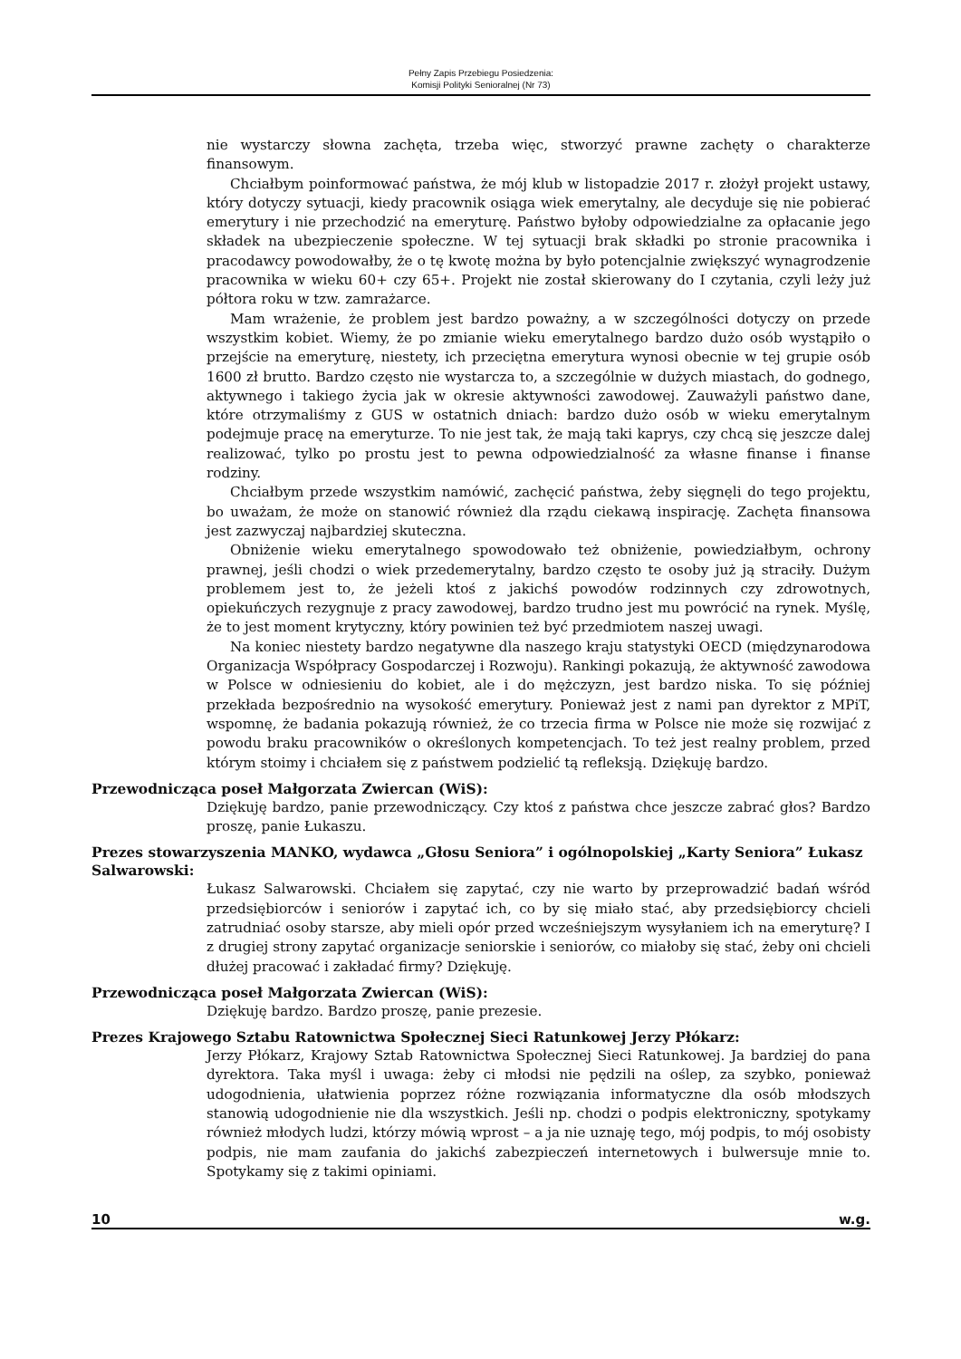Pełny Zapis Przebiegu Posiedzenia:
Komisji Polityki Senioralnej (Nr 73)
nie wystarczy słowna zachęta, trzeba więc, stworzyć prawne zachęty o charakterze finansowym.
Chciałbym poinformować państwa, że mój klub w listopadzie 2017 r. złożył projekt ustawy, który dotyczy sytuacji, kiedy pracownik osiąga wiek emerytalny, ale decyduje się nie pobierać emerytury i nie przechodzić na emeryturę. Państwo byłoby odpowiedzialne za opłacanie jego składek na ubezpieczenie społeczne. W tej sytuacji brak składki po stronie pracownika i pracodawcy powodowałby, że o tę kwotę można by było potencjalnie zwiększyć wynagrodzenie pracownika w wieku 60+ czy 65+. Projekt nie został skierowany do I czytania, czyli leży już półtora roku w tzw. zamrażarce.
Mam wrażenie, że problem jest bardzo poważny, a w szczególności dotyczy on przede wszystkim kobiet. Wiemy, że po zmianie wieku emerytalnego bardzo dużo osób wystąpiło o przejście na emeryturę, niestety, ich przeciętna emerytura wynosi obecnie w tej grupie osób 1600 zł brutto. Bardzo często nie wystarcza to, a szczególnie w dużych miastach, do godnego, aktywnego i takiego życia jak w okresie aktywności zawodowej. Zauważyli państwo dane, które otrzymaliśmy z GUS w ostatnich dniach: bardzo dużo osób w wieku emerytalnym podejmuje pracę na emeryturze. To nie jest tak, że mają taki kaprys, czy chcą się jeszcze dalej realizować, tylko po prostu jest to pewna odpowiedzialność za własne finanse i finanse rodziny.
Chciałbym przede wszystkim namówić, zachęcić państwa, żeby sięgnęli do tego projektu, bo uważam, że może on stanowić również dla rządu ciekawą inspirację. Zachęta finansowa jest zazwyczaj najbardziej skuteczna.
Obniżenie wieku emerytalnego spowodowało też obniżenie, powiedziałbym, ochrony prawnej, jeśli chodzi o wiek przedemerytalny, bardzo często te osoby już ją straciły. Dużym problemem jest to, że jeżeli ktoś z jakichś powodów rodzinnych czy zdrowotnych, opiekuńczych rezygnuje z pracy zawodowej, bardzo trudno jest mu powrócić na rynek. Myślę, że to jest moment krytyczny, który powinien też być przedmiotem naszej uwagi.
Na koniec niestety bardzo negatywne dla naszego kraju statystyki OECD (międzynarodowa Organizacja Współpracy Gospodarczej i Rozwoju). Rankingi pokazują, że aktywność zawodowa w Polsce w odniesieniu do kobiet, ale i do mężczyzn, jest bardzo niska. To się później przekłada bezpośrednio na wysokość emerytury. Ponieważ jest z nami pan dyrektor z MPiT, wspomnę, że badania pokazują również, że co trzecia firma w Polsce nie może się rozwijać z powodu braku pracowników o określonych kompetencjach. To też jest realny problem, przed którym stoimy i chciałem się z państwem podzielić tą refleksją. Dziękuję bardzo.
Przewodnicząca poseł Małgorzata Zwiercan (WiS):
Dziękuję bardzo, panie przewodniczący. Czy ktoś z państwa chce jeszcze zabrać głos? Bardzo proszę, panie Łukaszu.
Prezes stowarzyszenia MANKO, wydawca „Głosu Seniora” i ogólnopolskiej „Karty Seniora” Łukasz Salwarowski:
Łukasz Salwarowski. Chciałem się zapytać, czy nie warto by przeprowadzić badań wśród przedsiębiorców i seniorów i zapytać ich, co by się miało stać, aby przedsiębiorcy chcieli zatrudniać osoby starsze, aby mieli opór przed wcześniejszym wysyłaniem ich na emeryturę? I z drugiej strony zapytać organizacje seniorskie i seniorów, co miałoby się stać, żeby oni chcieli dłużej pracować i zakładać firmy? Dziękuję.
Przewodnicząca poseł Małgorzata Zwiercan (WiS):
Dziękuję bardzo. Bardzo proszę, panie prezesie.
Prezes Krajowego Sztabu Ratownictwa Społecznej Sieci Ratunkowej Jerzy Płókarz:
Jerzy Płókarz, Krajowy Sztab Ratownictwa Społecznej Sieci Ratunkowej. Ja bardziej do pana dyrektora. Taka myśl i uwaga: żeby ci młodsi nie pędzili na oślep, za szybko, ponieważ udogodnienia, ułatwienia poprzez różne rozwiązania informatyczne dla osób młodszych stanowią udogodnienie nie dla wszystkich. Jeśli np. chodzi o podpis elektroniczny, spotykamy również młodych ludzi, którzy mówią wprost – a ja nie uznaję tego, mój podpis, to mój osobisty podpis, nie mam zaufania do jakichś zabezpieczeń internetowych i bulwersuje mnie to. Spotykamy się z takimi opiniami.
10 w.g.